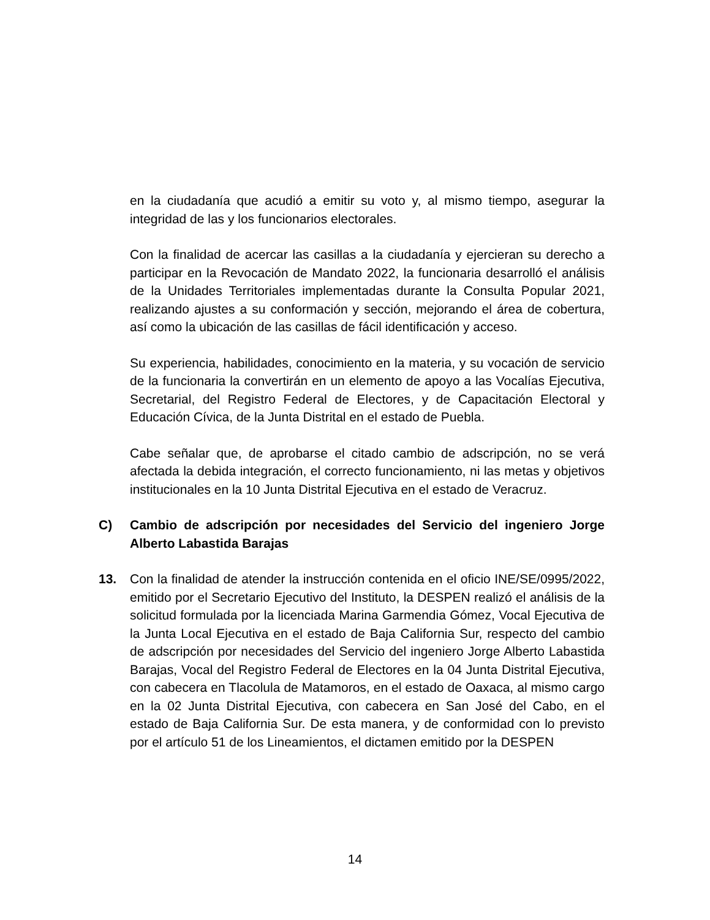en la ciudadanía que acudió a emitir su voto y, al mismo tiempo, asegurar la integridad de las y los funcionarios electorales.
Con la finalidad de acercar las casillas a la ciudadanía y ejercieran su derecho a participar en la Revocación de Mandato 2022, la funcionaria desarrolló el análisis de la Unidades Territoriales implementadas durante la Consulta Popular 2021, realizando ajustes a su conformación y sección, mejorando el área de cobertura, así como la ubicación de las casillas de fácil identificación y acceso.
Su experiencia, habilidades, conocimiento en la materia, y su vocación de servicio de la funcionaria la convertirán en un elemento de apoyo a las Vocalías Ejecutiva, Secretarial, del Registro Federal de Electores, y de Capacitación Electoral y Educación Cívica, de la Junta Distrital en el estado de Puebla.
Cabe señalar que, de aprobarse el citado cambio de adscripción, no se verá afectada la debida integración, el correcto funcionamiento, ni las metas y objetivos institucionales en la 10 Junta Distrital Ejecutiva en el estado de Veracruz.
C) Cambio de adscripción por necesidades del Servicio del ingeniero Jorge Alberto Labastida Barajas
13. Con la finalidad de atender la instrucción contenida en el oficio INE/SE/0995/2022, emitido por el Secretario Ejecutivo del Instituto, la DESPEN realizó el análisis de la solicitud formulada por la licenciada Marina Garmendia Gómez, Vocal Ejecutiva de la Junta Local Ejecutiva en el estado de Baja California Sur, respecto del cambio de adscripción por necesidades del Servicio del ingeniero Jorge Alberto Labastida Barajas, Vocal del Registro Federal de Electores en la 04 Junta Distrital Ejecutiva, con cabecera en Tlacolula de Matamoros, en el estado de Oaxaca, al mismo cargo en la 02 Junta Distrital Ejecutiva, con cabecera en San José del Cabo, en el estado de Baja California Sur. De esta manera, y de conformidad con lo previsto por el artículo 51 de los Lineamientos, el dictamen emitido por la DESPEN
14